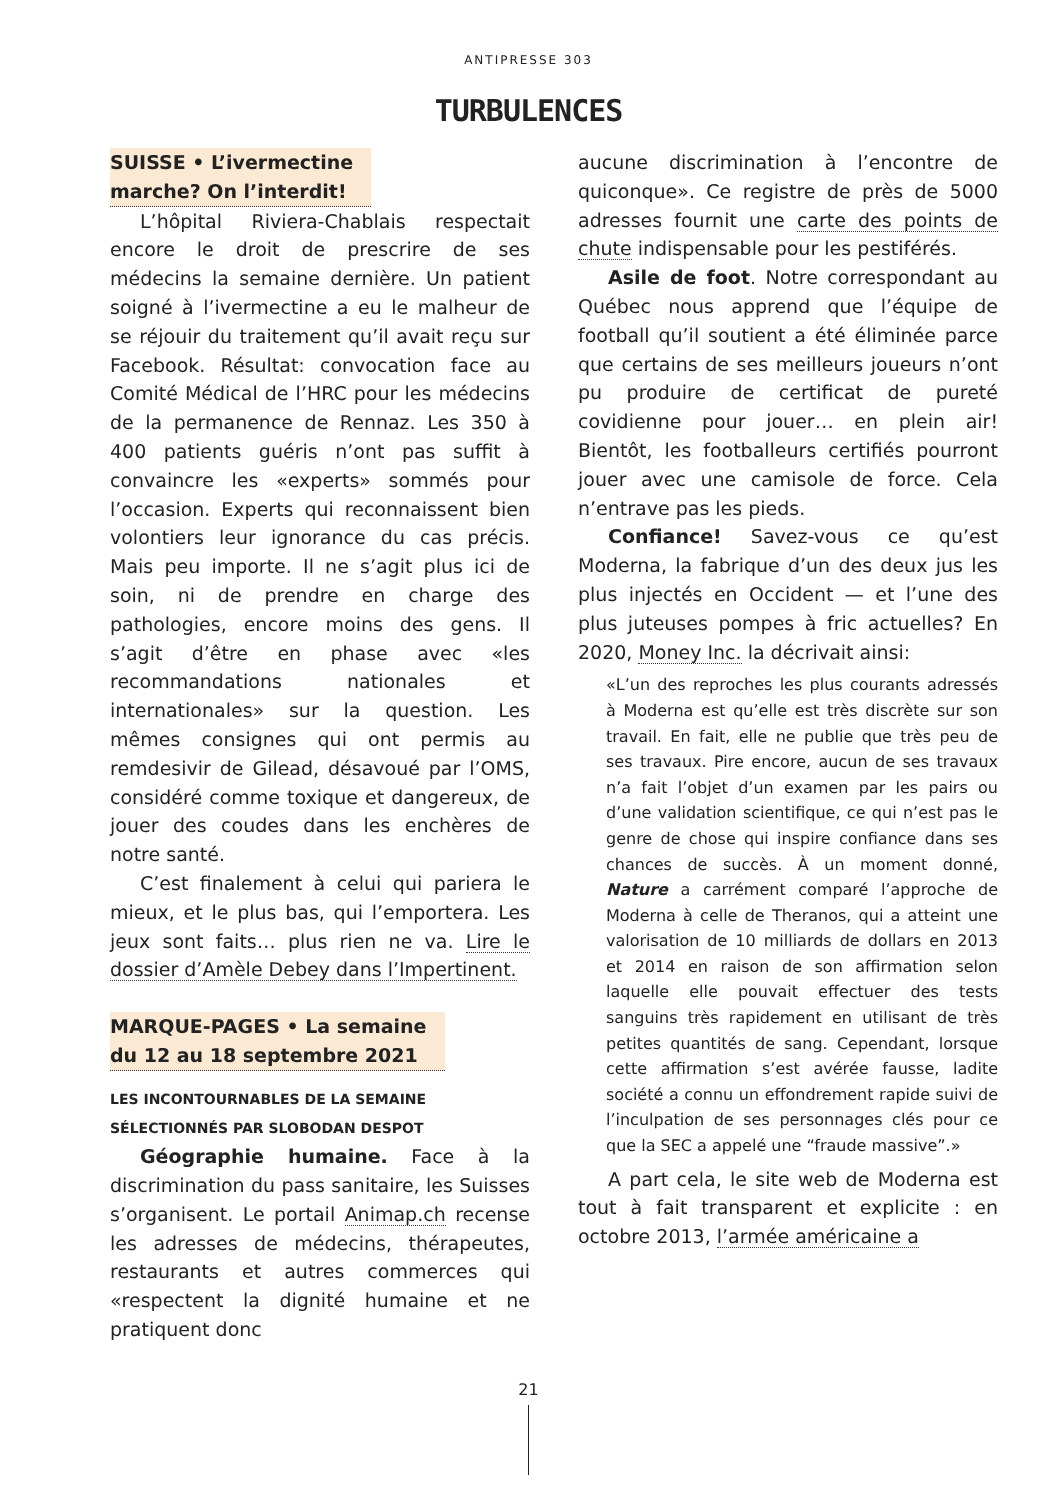ANTIPRESSE 303
TURBULENCES
SUISSE • L’ivermectine
marche? On l’interdit!
L’hôpital Riviera-Chablais respectait encore le droit de prescrire de ses médecins la semaine dernière. Un patient soigné à l’ivermectine a eu le malheur de se réjouir du traitement qu’il avait reçu sur Facebook. Résultat: convocation face au Comité Médical de l’HRC pour les médecins de la permanence de Rennaz. Les 350 à 400 patients guéris n’ont pas suffit à convaincre les «experts» sommés pour l’occasion. Experts qui reconnaissent bien volontiers leur ignorance du cas précis. Mais peu importe. Il ne s’agit plus ici de soin, ni de prendre en charge des pathologies, encore moins des gens. Il s’agit d’être en phase avec «les recommandations nationales et internationales» sur la question. Les mêmes consignes qui ont permis au remdesivir de Gilead, désavoué par l’OMS, considéré comme toxique et dangereux, de jouer des coudes dans les enchères de notre santé.
C’est finalement à celui qui pariera le mieux, et le plus bas, qui l’emportera. Les jeux sont faits… plus rien ne va. Lire le dossier d’Amèle Debey dans l’Impertinent.
MARQUE-PAGES • La semaine
du 12 au 18 septembre 2021
LES INCONTOURNABLES DE LA SEMAINE
SÉLECTIONNÉS PAR SLOBODAN DESPOT
Géographie humaine. Face à la discrimination du pass sanitaire, les Suisses s’organisent. Le portail Animap.ch recense les adresses de médecins, thérapeutes, restaurants et autres commerces qui «respectent la dignité humaine et ne pratiquent donc
aucune discrimination à l’encontre de quiconque». Ce registre de près de 5000 adresses fournit une carte des points de chute indispensable pour les pestiférés.
Asile de foot. Notre correspondant au Québec nous apprend que l’équipe de football qu’il soutient a été éliminée parce que certains de ses meilleurs joueurs n’ont pu produire de certificat de pureté covidienne pour jouer… en plein air! Bientôt, les footballeurs certifiés pourront jouer avec une camisole de force. Cela n’entrave pas les pieds.
Confiance! Savez-vous ce qu’est Moderna, la fabrique d’un des deux jus les plus injectés en Occident — et l’une des plus juteuses pompes à fric actuelles? En 2020, Money Inc. la décrivait ainsi:
«L’un des reproches les plus courants adressés à Moderna est qu’elle est très discrète sur son travail. En fait, elle ne publie que très peu de ses travaux. Pire encore, aucun de ses travaux n’a fait l’objet d’un examen par les pairs ou d’une validation scientifique, ce qui n’est pas le genre de chose qui inspire confiance dans ses chances de succès. À un moment donné, Nature a carrément comparé l’approche de Moderna à celle de Theranos, qui a atteint une valorisation de 10 milliards de dollars en 2013 et 2014 en raison de son affirmation selon laquelle elle pouvait effectuer des tests sanguins très rapidement en utilisant de très petites quantités de sang. Cependant, lorsque cette affirmation s’est avérée fausse, ladite société a connu un effondrement rapide suivi de l’inculpation de ses personnages clés pour ce que la SEC a appelé une “fraude massive”.»
A part cela, le site web de Moderna est tout à fait transparent et explicite : en octobre 2013, l’armée américaine a
21